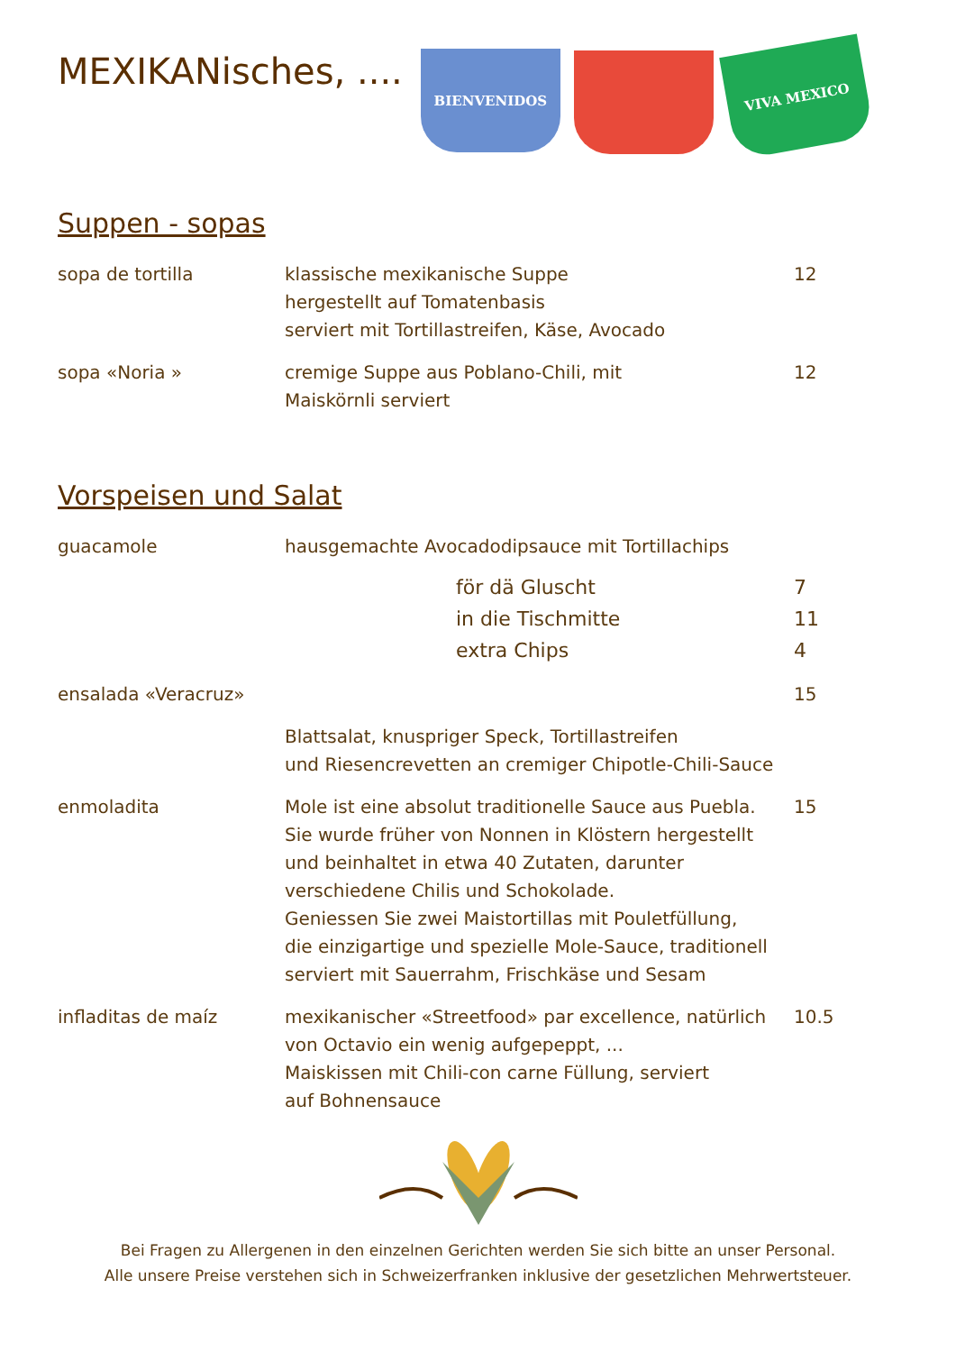MEXIKANisches, ....
BIENVENIDOS
VIVA MEXICO
Suppen - sopas
| sopa de tortilla | klassische mexikanische Suppe hergestellt auf Tomatenbasis serviert mit Tortillastreifen, Käse, Avocado | 12 |
| sopa «Noria » | cremige Suppe aus Poblano-Chili, mit Maiskörnli serviert | 12 |
Vorspeisen und Salat
| guacamole | hausgemachte Avocadodipsauce mit Tortillachips | |
| | för dä Gluscht | 7 |
| | in die Tischmitte | 11 |
| | extra Chips | 4 |
| ensalada «Veracruz» | | 15 |
| | Blattsalat, knuspriger Speck, Tortillastreifen und Riesencrevetten an cremiger Chipotle-Chili-Sauce | |
| enmoladita | Mole ist eine absolut traditionelle Sauce aus Puebla. Sie wurde früher von Nonnen in Klöstern hergestellt und beinhaltet in etwa 40 Zutaten, darunter verschiedene Chilis und Schokolade. Geniessen Sie zwei Maistortillas mit Pouletfüllung, die einzigartige und spezielle Mole-Sauce, traditionell serviert mit Sauerrahm, Frischkäse und Sesam | 15 |
| infladitas de maíz | mexikanischer «Streetfood» par excellence, natürlich von Octavio ein wenig aufgepeppt, ... Maiskissen mit Chili-con carne Füllung, serviert auf Bohnensauce | 10.5 |
Bei Fragen zu Allergenen in den einzelnen Gerichten werden Sie sich bitte an unser Personal.
Alle unsere Preise verstehen sich in Schweizerfranken inklusive der gesetzlichen Mehrwertsteuer.